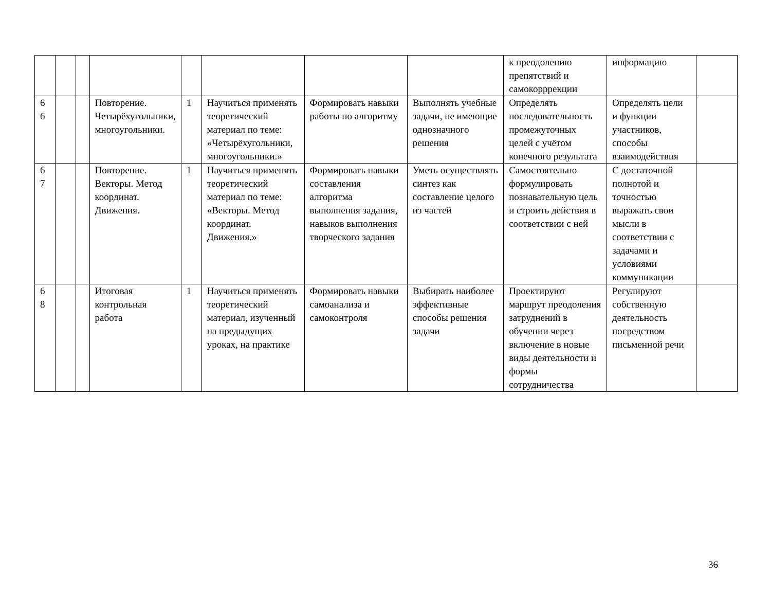| | | | | | | | | к преодолению препятствий и самокорррекции | информацию | |
| 6 6 | | | Повторение. Четырёхугольники, многоугольники. | 1 | Научиться применять теоретический материал по теме: «Четырёхугольники, многоугольники.» | Формировать навыки работы по алгоритму | Выполнять учебные задачи, не имеющие однозначного решения | Определять последовательность промежуточных целей с учётом конечного результата | Определять цели и функции участников, способы взаимодействия | |
| 6 7 | | | Повторение. Векторы. Метод координат. Движения. | 1 | Научиться применять теоретический материал по теме: «Векторы. Метод координат. Движения.» | Формировать навыки составления алгоритма выполнения задания, навыков выполнения творческого задания | Уметь осуществлять синтез как составление целого из частей | Самостоятельно формулировать познавательную цель и строить действия в соответствии с ней | С достаточной полнотой и точностью выражать свои мысли в соответствии с задачами и условиями коммуникации | |
| 6 8 | | | Итоговая контрольная работа | 1 | Научиться применять теоретический материал, изученный на предыдущих уроках, на практике | Формировать навыки самоанализа и самоконтроля | Выбирать наиболее эффективные способы решения задачи | Проектируют маршрут преодоления затруднений в обучении через включение в новые виды деятельности и формы сотрудничества | Регулируют собственную деятельность посредством письменной речи | |
36